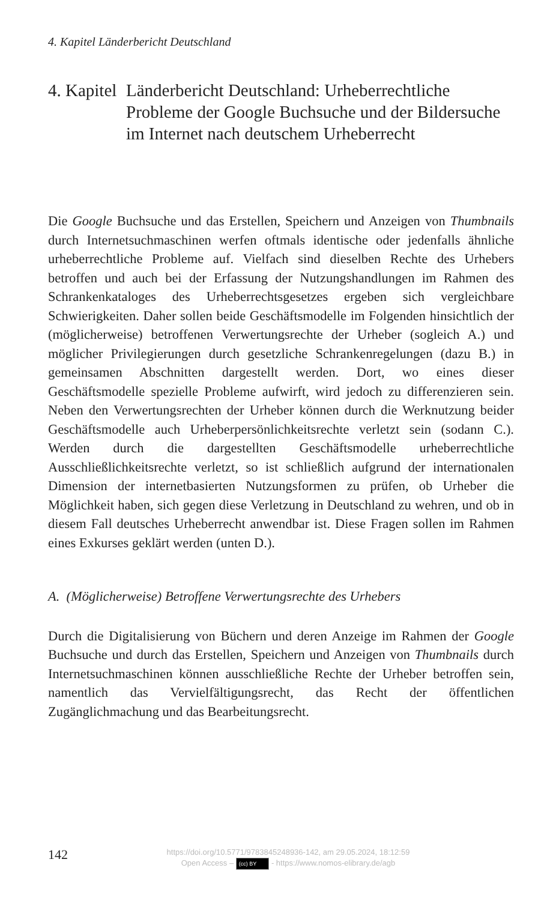4. Kapitel Länderbericht Deutschland
4. Kapitel
Länderbericht Deutschland: Urheberrechtliche Probleme der Google Buchsuche und der Bildersuche im Internet nach deutschem Urheberrecht
Die Google Buchsuche und das Erstellen, Speichern und Anzeigen von Thumbnails durch Internetsuchmaschinen werfen oftmals identische oder jedenfalls ähnliche urheberrechtliche Probleme auf. Vielfach sind dieselben Rechte des Urhebers betroffen und auch bei der Erfassung der Nutzungshandlungen im Rahmen des Schrankenkataloges des Urheberrechtsgesetzes ergeben sich vergleichbare Schwierigkeiten. Daher sollen beide Geschäftsmodelle im Folgenden hinsichtlich der (möglicherweise) betroffenen Verwertungsrechte der Urheber (sogleich A.) und möglicher Privilegierungen durch gesetzliche Schrankenregelungen (dazu B.) in gemeinsamen Abschnitten dargestellt werden. Dort, wo eines dieser Geschäftsmodelle spezielle Probleme aufwirft, wird jedoch zu differenzieren sein. Neben den Verwertungsrechten der Urheber können durch die Werknutzung beider Geschäftsmodelle auch Urheberpersönlichkeitsrechte verletzt sein (sodann C.). Werden durch die dargestellten Geschäftsmodelle urheberrechtliche Ausschließlichkeitsrechte verletzt, so ist schließlich aufgrund der internationalen Dimension der internetbasierten Nutzungsformen zu prüfen, ob Urheber die Möglichkeit haben, sich gegen diese Verletzung in Deutschland zu wehren, und ob in diesem Fall deutsches Urheberrecht anwendbar ist. Diese Fragen sollen im Rahmen eines Exkurses geklärt werden (unten D.).
A. (Möglicherweise) Betroffene Verwertungsrechte des Urhebers
Durch die Digitalisierung von Büchern und deren Anzeige im Rahmen der Google Buchsuche und durch das Erstellen, Speichern und Anzeigen von Thumbnails durch Internetsuchmaschinen können ausschließliche Rechte der Urheber betroffen sein, namentlich das Vervielfältigungsrecht, das Recht der öffentlichen Zugänglichmachung und das Bearbeitungsrecht.
142
https://doi.org/10.5771/9783845248936-142, am 29.05.2024, 18:12:59
Open Access – (cc) BY - https://www.nomos-elibrary.de/agb